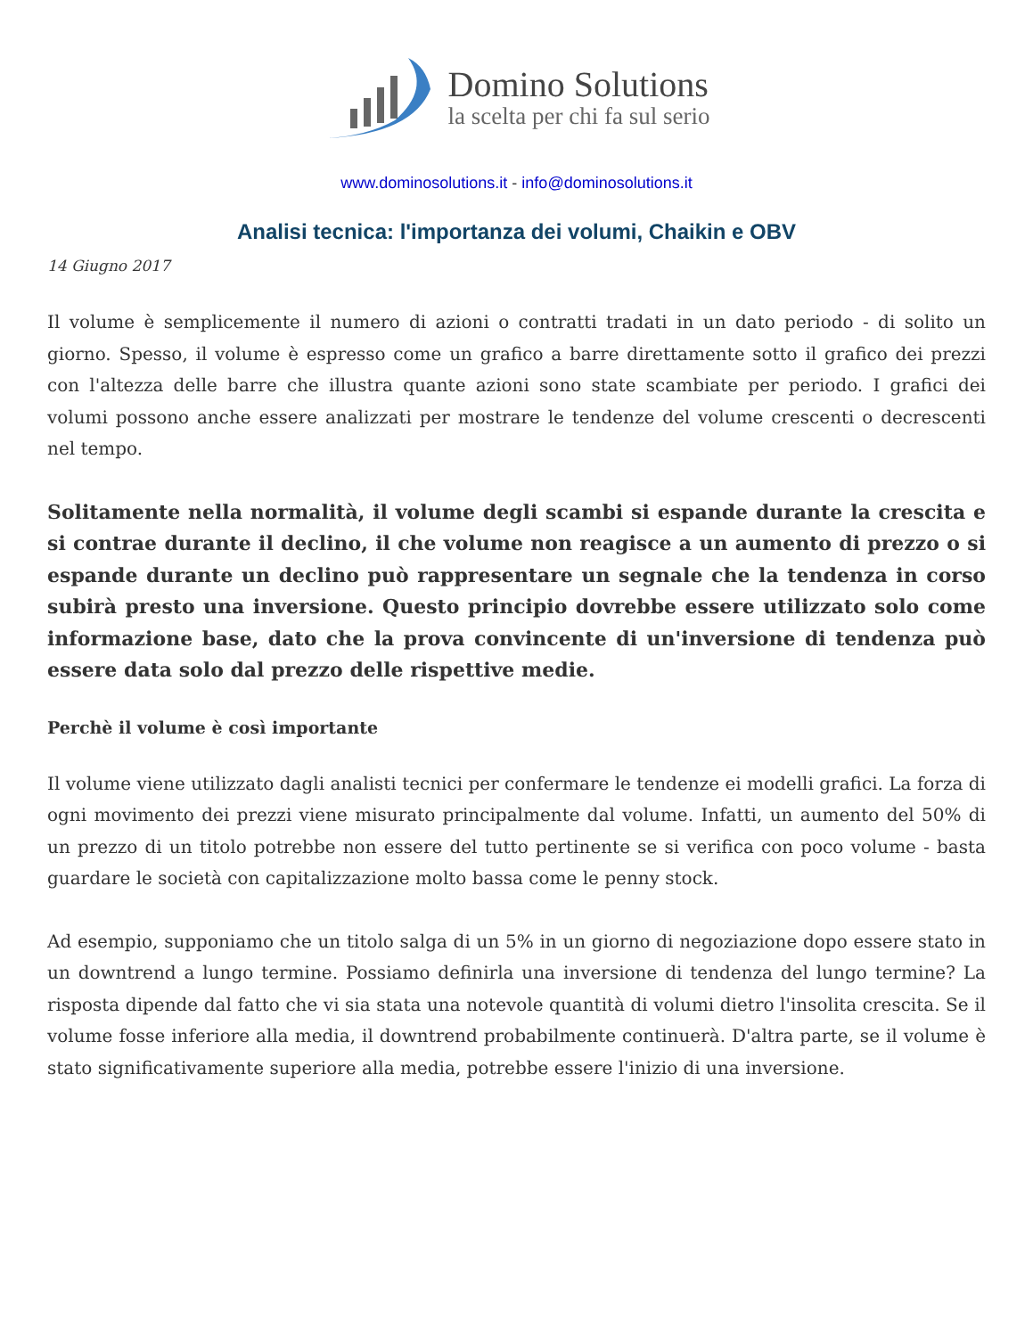Domino Solutions
la scelta per chi fa sul serio
www.dominosolutions.it - info@dominosolutions.it
Analisi tecnica: l'importanza dei volumi, Chaikin e OBV
14 Giugno 2017
Il volume è semplicemente il numero di azioni o contratti tradati in un dato periodo - di solito un giorno. Spesso, il volume è espresso come un grafico a barre direttamente sotto il grafico dei prezzi con l'altezza delle barre che illustra quante azioni sono state scambiate per periodo. I grafici dei volumi possono anche essere analizzati per mostrare le tendenze del volume crescenti o decrescenti nel tempo.
Solitamente nella normalità, il volume degli scambi si espande durante la crescita e si contrae durante il declino, il che volume non reagisce a un aumento di prezzo o si espande durante un declino può rappresentare un segnale che la tendenza in corso subirà presto una inversione. Questo principio dovrebbe essere utilizzato solo come informazione base, dato che la prova convincente di un'inversione di tendenza può essere data solo dal prezzo delle rispettive medie.
Perchè il volume è così importante
Il volume viene utilizzato dagli analisti tecnici per confermare le tendenze ei modelli grafici. La forza di ogni movimento dei prezzi viene misurato principalmente dal volume. Infatti, un aumento del 50% di un prezzo di un titolo potrebbe non essere del tutto pertinente se si verifica con poco volume - basta guardare le società con capitalizzazione molto bassa come le penny stock.
Ad esempio, supponiamo che un titolo salga di un 5% in un giorno di negoziazione dopo essere stato in un downtrend a lungo termine. Possiamo definirla una inversione di tendenza del lungo termine? La risposta dipende dal fatto che vi sia stata una notevole quantità di volumi dietro l'insolita crescita. Se il volume fosse inferiore alla media, il downtrend probabilmente continuerà. D'altra parte, se il volume è stato significativamente superiore alla media, potrebbe essere l'inizio di una inversione.